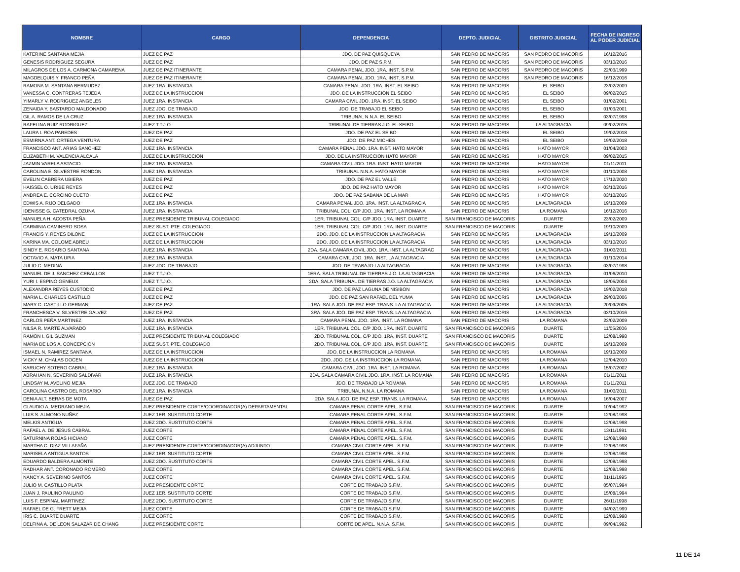| NOMBRE | CARGO | DEPENDENCIA | DEPTO. JUDICIAL | DISTRITO JUDICIAL | FECHA DE INGRESO AL PODER JUDICIAL |
| --- | --- | --- | --- | --- | --- |
| KATERINE SANTANA MEJIA | JUEZ DE PAZ | JDO. DE PAZ QUISQUEYA | SAN PEDRO DE MACORIS | SAN PEDRO DE MACORIS | 16/12/2016 |
| GENESIS RODRIGUEZ SEGURA | JUEZ DE PAZ | JDO. DE PAZ S.P.M. | SAN PEDRO DE MACORIS | SAN PEDRO DE MACORIS | 03/10/2016 |
| MILAGROS DE LOS A. CARMONA CAMARENA | JUEZ DE PAZ ITINERANTE | CAMARA PENAL JDO. 1RA. INST. S.P.M. | SAN PEDRO DE MACORIS | SAN PEDRO DE MACORIS | 22/03/1999 |
| MAGDELQUIS Y. FRANCO PEÑA | JUEZ DE PAZ ITINERANTE | CAMARA PENAL JDO. 1RA. INST. S.P.M. | SAN PEDRO DE MACORIS | SAN PEDRO DE MACORIS | 16/12/2016 |
| RAMONA M. SANTANA BERMUDEZ | JUEZ 1RA. INSTANCIA | CAMARA PENAL JDO. 1RA. INST. EL SEIBO | SAN PEDRO DE MACORIS | EL SEIBO | 23/02/2009 |
| VANESSA C. CONTRERAS TEJEDA | JUEZ DE LA INSTRUCCION | JDO. DE LA INSTRUCCION EL SEIBO | SAN PEDRO DE MACORIS | EL SEIBO | 09/02/2015 |
| YIMARLY V. RODRIGUEZ ANGELES | JUEZ 1RA. INSTANCIA | CAMARA CIVIL JDO. 1RA. INST. EL SEIBO | SAN PEDRO DE MACORIS | EL SEIBO | 01/02/2001 |
| ZENAIDA Y. BASTARDO MALDONADO | JUEZ JDO. DE TRABAJO | JDO. DE TRABAJO EL SEIBO | SAN PEDRO DE MACORIS | EL SEIBO | 01/03/2001 |
| GIL A. RAMOS DE LA CRUZ | JUEZ 1RA. INSTANCIA | TRIBUNAL N.N.A. EL SEIBO | SAN PEDRO DE MACORIS | EL SEIBO | 03/07/1998 |
| RAFELINA RUIZ RODRIGUEZ | JUEZ T.T.J.O. | TRIBUNAL DE TIERRAS J.O. EL SEIBO | SAN PEDRO DE MACORIS | LA ALTAGRACIA | 09/02/2015 |
| LAURA I. ROA PAREDES | JUEZ DE PAZ | JDO. DE PAZ EL SEIBO | SAN PEDRO DE MACORIS | EL SEIBO | 19/02/2018 |
| ESMIRNA ANT. ORTEGA VENTURA | JUEZ DE PAZ | JDO. DE PAZ MICHES | SAN PEDRO DE MACORIS | EL SEIBO | 19/02/2018 |
| FRANCISCO ANT. ARIAS SANCHEZ | JUEZ 1RA. INSTANCIA | CAMARA PENAL JDO. 1RA. INST. HATO MAYOR | SAN PEDRO DE MACORIS | HATO MAYOR | 01/04/2003 |
| ELIZABETH M. VALENCIA ALCALA | JUEZ DE LA INSTRUCCION | JDO. DE LA INSTRUCCION HATO MAYOR | SAN PEDRO DE MACORIS | HATO MAYOR | 09/02/2015 |
| JAZMIN VARELA ASTACIO | JUEZ 1RA. INSTANCIA | CAMARA CIVIL JDO. 1RA. INST. HATO MAYOR | SAN PEDRO DE MACORIS | HATO MAYOR | 01/11/2011 |
| CAROLINA E. SILVESTRE RONDON | JUEZ 1RA. INSTANCIA | TRIBUNAL N.N.A. HATO MAYOR | SAN PEDRO DE MACORIS | HATO MAYOR | 01/10/2008 |
| EVELIN CABRERA UBIERA | JUEZ DE PAZ | JDO. DE PAZ EL VALLE | SAN PEDRO DE MACORIS | HATO MAYOR | 17/12/2020 |
| HAISSEL O. URIBE REYES | JUEZ DE PAZ | JDO. DE PAZ HATO MAYOR | SAN PEDRO DE MACORIS | HATO MAYOR | 03/10/2016 |
| ANDREA E. CORCINO CUETO | JUEZ DE PAZ | JDO. DE PAZ SABANA DE LA MAR | SAN PEDRO DE MACORIS | HATO MAYOR | 03/10/2016 |
| EDWIS A. RIJO DELGADO | JUEZ 1RA. INSTANCIA | CAMARA PENAL JDO. 1RA. INST. LA ALTAGRACIA | SAN PEDRO DE MACORIS | LA ALTAGRACIA | 19/10/2009 |
| IDENISSE G. CATEDRAL OZUNA | JUEZ 1RA. INSTANCIA | TRIBUNAL COL. C/P JDO. 1RA. INST. LA ROMANA | SAN PEDRO DE MACORIS | LA ROMANA | 16/12/2016 |
| MANUELA H. ACOSTA PEÑA | JUEZ PRESIDENTE TRIBUNAL COLEGIADO | 1ER. TRIBUNAL COL. C/P JDO. 1RA. INST. DUARTE | SAN FRANCISCO DE MACORIS | DUARTE | 23/02/2009 |
| CARMINIA CAMINERO SOSA | JUEZ SUST. PTE. COLEGIADO | 1ER. TRIBUNAL COL. C/P JDO. 1RA. INST. DUARTE | SAN FRANCISCO DE MACORIS | DUARTE | 19/10/2009 |
| FRANCIS Y. REYES DILONE | JUEZ DE LA INSTRUCCION | 2DO. JDO. DE LA INSTRUCCION LA ALTAGRACIA | SAN PEDRO DE MACORIS | LA ALTAGRACIA | 19/10/2009 |
| KARINA MA. COLOME ABREU | JUEZ DE LA INSTRUCCION | 2DO. JDO. DE LA INSTRUCCION LA ALTAGRACIA | SAN PEDRO DE MACORIS | LA ALTAGRACIA | 03/10/2016 |
| SINDY E. ROSARIO SANTANA | JUEZ 1RA. INSTANCIA | 2DA. SALA CAMARA CIVIL JDO. 1RA. INST. LA ALTAGRAC | SAN PEDRO DE MACORIS | LA ALTAGRACIA | 01/03/2011 |
| OCTAVIO A. MATA UPIA | JUEZ 1RA. INSTANCIA | CAMARA CIVIL JDO. 1RA. INST. LA ALTAGRACIA | SAN PEDRO DE MACORIS | LA ALTAGRACIA | 01/10/2014 |
| JULIO C. MEDINA | JUEZ JDO. DE TRABAJO | JDO. DE TRABAJO LA ALTAGRACIA | SAN PEDRO DE MACORIS | LA ALTAGRACIA | 03/07/1998 |
| MANUEL DE J. SANCHEZ CEBALLOS | JUEZ T.T.J.O. | 1ERA. SALA TRIBUNAL DE TIERRAS J.O. LA ALTAGRACIA | SAN PEDRO DE MACORIS | LA ALTAGRACIA | 01/06/2010 |
| YURI I. ESPINO GENEUX | JUEZ T.T.J.O. | 2DA. SALA TRIBUNAL DE TIERRAS J.O. LA ALTAGRACIA | SAN PEDRO DE MACORIS | LA ALTAGRACIA | 18/05/2004 |
| ALEXANDRA REYES CUSTODIO | JUEZ DE PAZ | JDO. DE PAZ LAGUNA DE NISIBON | SAN PEDRO DE MACORIS | LA ALTAGRACIA | 19/02/2018 |
| MARIA L. CHARLES CASTILLO | JUEZ DE PAZ | JDO. DE PAZ SAN RAFAEL DEL YUMA | SAN PEDRO DE MACORIS | LA ALTAGRACIA | 29/03/2006 |
| MARY C. CASTILLO GERMAN | JUEZ DE PAZ | 1RA. SALA JDO. DE PAZ ESP. TRANS. LA ALTAGRACIA | SAN PEDRO DE MACORIS | LA ALTAGRACIA | 20/09/2005 |
| FRANCHESCA V. SILVESTRE GALVEZ | JUEZ DE PAZ | 3RA. SALA JDO. DE PAZ ESP. TRANS. LA ALTAGRACIA | SAN PEDRO DE MACORIS | LA ALTAGRACIA | 03/10/2016 |
| CARLOS PEÑA MARTINEZ | JUEZ 1RA. INSTANCIA | CAMARA PENAL JDO. 1RA. INST. LA ROMANA | SAN PEDRO DE MACORIS | LA ROMANA | 23/02/2009 |
| NILSA R. MARTE ALVARADO | JUEZ 1RA. INSTANCIA | 1ER. TRIBUNAL COL. C/P JDO. 1RA. INST. DUARTE | SAN FRANCISCO DE MACORIS | DUARTE | 11/05/2006 |
| RAMON I. GIL GUZMAN | JUEZ PRESIDENTE TRIBUNAL COLEGIADO | 2DO. TRIBUNAL COL. C/P JDO. 1RA. INST. DUARTE | SAN FRANCISCO DE MACORIS | DUARTE | 12/08/1998 |
| MARIA DE LOS A. CONCEPCION | JUEZ SUST. PTE. COLEGIADO | 2DO. TRIBUNAL COL. C/P JDO. 1RA. INST. DUARTE | SAN FRANCISCO DE MACORIS | DUARTE | 19/10/2009 |
| ISMAEL N. RAMIREZ SANTANA | JUEZ DE LA INSTRUCCION | JDO. DE LA INSTRUCCION LA ROMANA | SAN PEDRO DE MACORIS | LA ROMANA | 19/10/2009 |
| VICKY M. CHALAS DOCEN | JUEZ DE LA INSTRUCCION | 2DO. JDO. DE LA INSTRUCCION LA ROMANA | SAN PEDRO DE MACORIS | LA ROMANA | 12/04/2010 |
| KARUCHY SOTERO CABRAL | JUEZ 1RA. INSTANCIA | CAMARA CIVIL JDO. 1RA. INST. LA ROMANA | SAN PEDRO DE MACORIS | LA ROMANA | 15/07/2002 |
| ABRAHAN N. SEVERINO SALDIVAR | JUEZ 1RA. INSTANCIA | 2DA. SALA CAMARA CIVIL JDO. 1RA. INST. LA ROMANA | SAN PEDRO DE MACORIS | LA ROMANA | 01/11/2011 |
| LINDSAY M. AVELINO MEJIA | JUEZ JDO. DE TRABAJO | JDO. DE TRABAJO LA ROMANA | SAN PEDRO DE MACORIS | LA ROMANA | 01/11/2011 |
| CAROLINA CASTRO DEL ROSARIO | JUEZ 1RA. INSTANCIA | TRIBUNAL N.N.A. LA ROMANA | SAN PEDRO DE MACORIS | LA ROMANA | 01/03/2011 |
| DENIA ALT. BERAS DE MOTA | JUEZ DE PAZ | 2DA. SALA JDO. DE PAZ ESP. TRANS. LA ROMANA | SAN PEDRO DE MACORIS | LA ROMANA | 16/04/2007 |
| CLAUDIO A. MEDRANO MEJIA | JUEZ PRESIDENTE CORTE/COORDINADOR(A) DEPARTAMENTAL | CAMARA PENAL CORTE APEL. S.F.M. | SAN FRANCISCO DE MACORIS | DUARTE | 10/04/1992 |
| LUIS S. ALMONO NUÑEZ | JUEZ 1ER. SUSTITUTO CORTE | CAMARA PENAL CORTE APEL. S.F.M. | SAN FRANCISCO DE MACORIS | DUARTE | 12/08/1998 |
| MELKIS ANTIGUA | JUEZ 2DO. SUSTITUTO CORTE | CAMARA PENAL CORTE APEL. S.F.M. | SAN FRANCISCO DE MACORIS | DUARTE | 12/08/1998 |
| RAFAEL A. DE JESUS CABRAL | JUEZ CORTE | CAMARA PENAL CORTE APEL. S.F.M. | SAN FRANCISCO DE MACORIS | DUARTE | 13/11/1991 |
| SATURNINA ROJAS HICIANO | JUEZ CORTE | CAMARA PENAL CORTE APEL. S.F.M. | SAN FRANCISCO DE MACORIS | DUARTE | 12/08/1998 |
| MARTHA C. DIAZ VILLAFAÑA | JUEZ PRESIDENTE CORTE/COORDINADOR(A) ADJUNTO | CAMARA CIVIL CORTE APEL. S.F.M. | SAN FRANCISCO DE MACORIS | DUARTE | 12/08/1998 |
| MARISELA ANTIGUA SANTOS | JUEZ 1ER. SUSTITUTO CORTE | CAMARA CIVIL CORTE APEL. S.F.M. | SAN FRANCISCO DE MACORIS | DUARTE | 12/08/1998 |
| EDUARDO BALDERA ALMONTE | JUEZ 2DO. SUSTITUTO CORTE | CAMARA CIVIL CORTE APEL. S.F.M. | SAN FRANCISCO DE MACORIS | DUARTE | 12/08/1998 |
| RADHAR ANT. CORONADO ROMERO | JUEZ CORTE | CAMARA CIVIL CORTE APEL. S.F.M. | SAN FRANCISCO DE MACORIS | DUARTE | 12/08/1998 |
| NANCY A. SEVERINO SANTOS | JUEZ CORTE | CAMARA CIVIL CORTE APEL. S.F.M. | SAN FRANCISCO DE MACORIS | DUARTE | 01/11/1995 |
| JULIO M. CASTILLO PLATA | JUEZ PRESIDENTE CORTE | CORTE DE TRABAJO S.F.M. | SAN FRANCISCO DE MACORIS | DUARTE | 05/07/1994 |
| JUAN J. PAULINO PAULINO | JUEZ 1ER. SUSTITUTO CORTE | CORTE DE TRABAJO S.F.M. | SAN FRANCISCO DE MACORIS | DUARTE | 15/08/1994 |
| LUIS F. ESPINAL MARTINEZ | JUEZ 2DO. SUSTITUTO CORTE | CORTE DE TRABAJO S.F.M. | SAN FRANCISCO DE MACORIS | DUARTE | 26/11/1998 |
| RAFAEL DE G. FRETT MEJIA | JUEZ CORTE | CORTE DE TRABAJO S.F.M. | SAN FRANCISCO DE MACORIS | DUARTE | 04/02/1999 |
| IRIS C. DUARTE DUARTE | JUEZ CORTE | CORTE DE TRABAJO S.F.M. | SAN FRANCISCO DE MACORIS | DUARTE | 12/08/1998 |
| DELFINA A. DE LEON SALAZAR DE CHANG | JUEZ PRESIDENTE CORTE | CORTE DE APEL. N.N.A. S.F.M. | SAN FRANCISCO DE MACORIS | DUARTE | 09/04/1992 |
11 DE 14